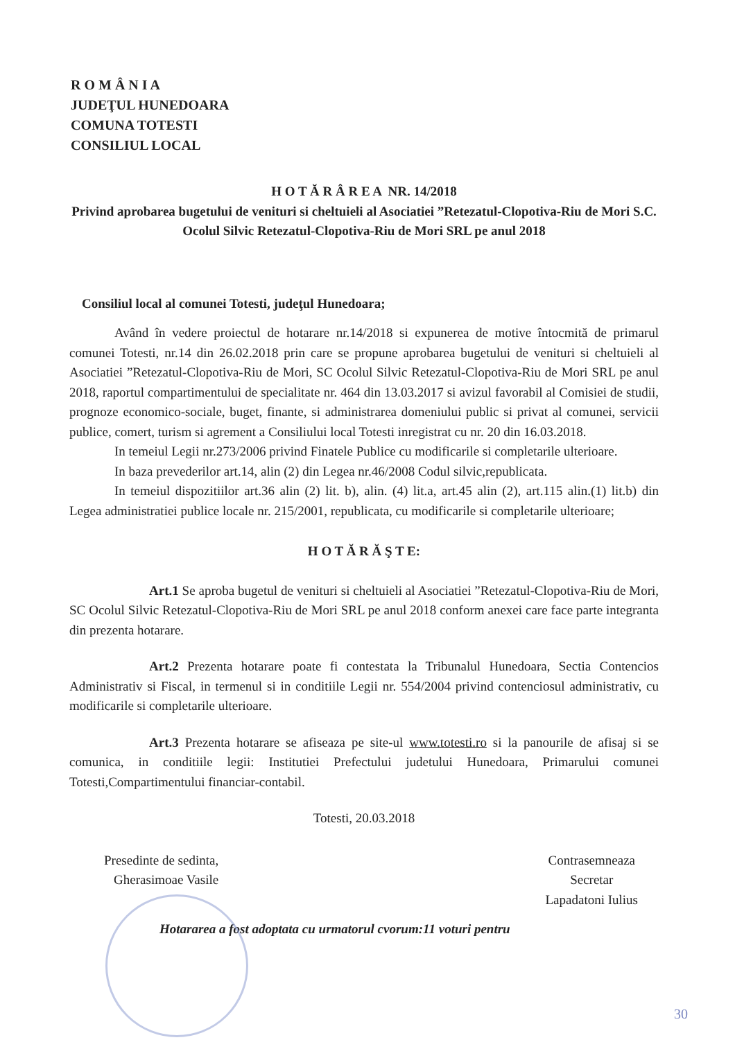R O M Â N I A
JUDEŢUL HUNEDOARA
COMUNA TOTESTI
CONSILIUL LOCAL
H O T Ă R Â R E A NR. 14/2018
Privind aprobarea bugetului de venituri si cheltuieli al Asociatiei ”Retezatul-Clopotiva-Riu de Mori S.C. Ocolul Silvic Retezatul-Clopotiva-Riu de Mori SRL pe anul 2018
Consiliul local al comunei Totesti, judeţul Hunedoara;
Având în vedere proiectul de hotarare nr.14/2018 si expunerea de motive întocmită de primarul comunei Totesti, nr.14 din 26.02.2018 prin care se propune aprobarea bugetului de venituri si cheltuieli al Asociatiei ”Retezatul-Clopotiva-Riu de Mori, SC Ocolul Silvic Retezatul-Clopotiva-Riu de Mori SRL pe anul 2018, raportul compartimentului de specialitate nr. 464 din 13.03.2017 si avizul favorabil al Comisiei de studii, prognoze economico-sociale, buget, finante, si administrarea domeniului public si privat al comunei, servicii publice, comert, turism si agrement a Consiliului local Totesti inregistrat cu nr. 20 din 16.03.2018.
In temeiul Legii nr.273/2006 privind Finatele Publice cu modificarile si completarile ulterioare.
In baza prevederilor art.14, alin (2) din Legea nr.46/2008 Codul silvic,republicata.
In temeiul dispozitiilor art.36 alin (2) lit. b), alin. (4) lit.a, art.45 alin (2), art.115 alin.(1) lit.b) din Legea administratiei publice locale nr. 215/2001, republicata, cu modificarile si completarile ulterioare;
H O T Ă R Ă Ş T E:
Art.1 Se aproba bugetul de venituri si cheltuieli al Asociatiei ”Retezatul-Clopotiva-Riu de Mori, SC Ocolul Silvic Retezatul-Clopotiva-Riu de Mori SRL pe anul 2018 conform anexei care face parte integranta din prezenta hotarare.
Art.2 Prezenta hotarare poate fi contestata la Tribunalul Hunedoara, Sectia Contencios Administrativ si Fiscal, in termenul si in conditiile Legii nr. 554/2004 privind contenciosul administrativ, cu modificarile si completarile ulterioare.
Art.3 Prezenta hotarare se afiseaza pe site-ul www.totesti.ro si la panourile de afisaj si se comunica, in conditiile legii: Institutiei Prefectului judetului Hunedoara, Primarului comunei Totesti,Compartimentului financiar-contabil.
Totesti, 20.03.2018
Presedinte de sedinta,
Gherasimoae Vasile
Contrasemneaza
Secretar
Lapadatoni Iulius
Hotararea a fost adoptata cu urmatorul cvorum:11 voturi pentru
30